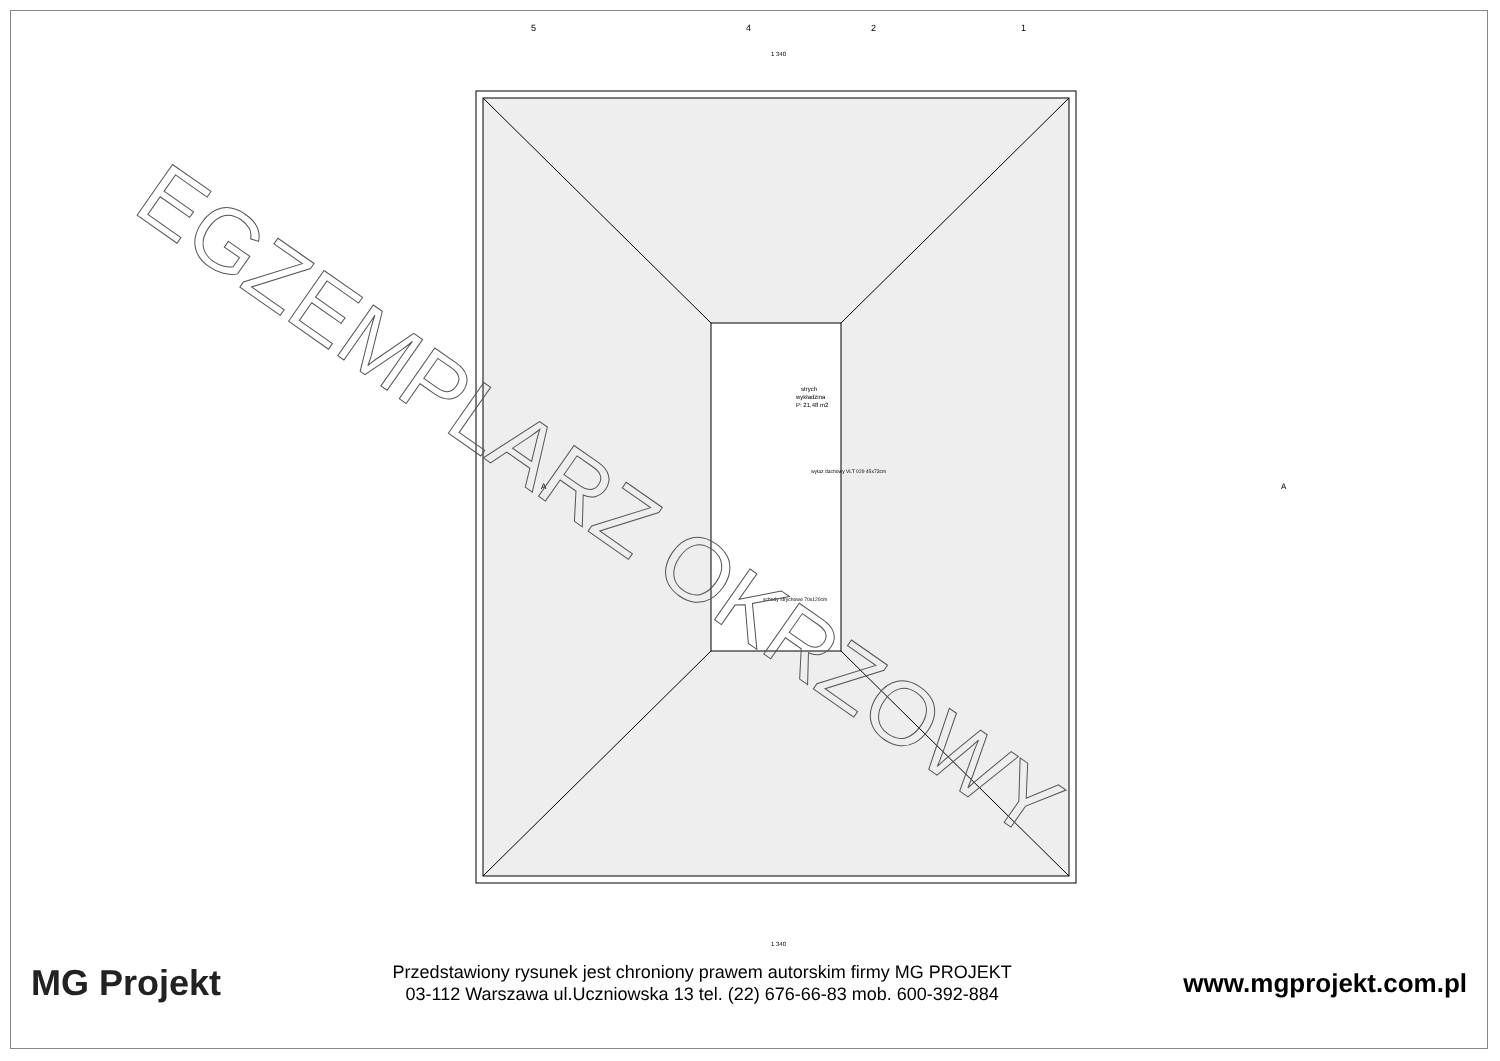5
4
2
1
1 340
strych
wykładzina
P: 21,48 m2
wyłaz dachowy VLT 029 45x73cm
schody strychowe 70x120cm
1 340
A
A
EGZEMPLARZ OKRZOWY
MG Projekt
Przedstawiony rysunek jest chroniony prawem autorskim firmy MG PROJEKT
03-112 Warszawa ul.Uczniowska 13 tel. (22) 676-66-83 mob. 600-392-884
www.mgprojekt.com.pl